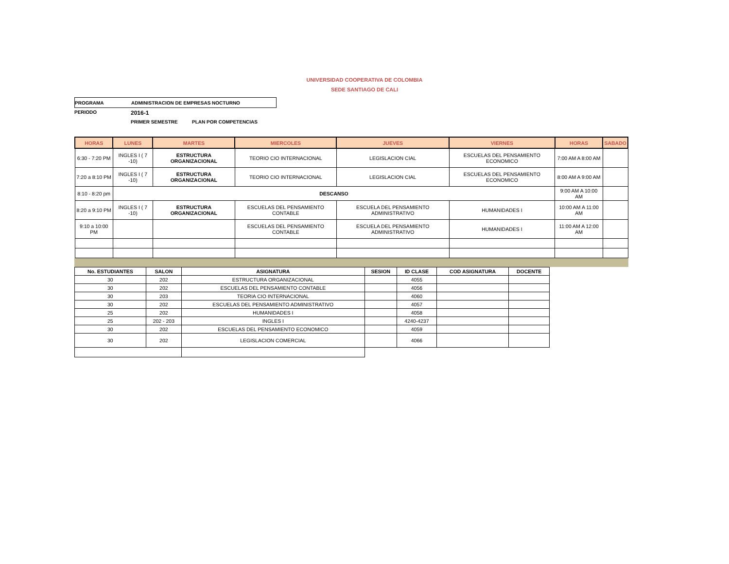UNIVERSIDAD COOPERATIVA DE COLOMBIA
SEDE SANTIAGO DE CALI
PROGRAMA ADMINISTRACION DE EMPRESAS NOCTURNO
PERIODO 2016-1
PRIMER SEMESTRE PLAN POR COMPETENCIAS
| HORAS | LUNES | MARTES | MIERCOLES | JUEVES | VIERNES | HORAS | SABADO |
| --- | --- | --- | --- | --- | --- | --- | --- |
| 6:30 - 7:20 PM | INGLES I ( 7 -10) | ESTRUCTURA ORGANIZACIONAL | TEORIO CIO INTERNACIONAL | LEGISLACION CIAL | ESCUELAS DEL PENSAMIENTO ECONOMICO | 7:00 AM A 8:00 AM | |
| 7:20 a 8:10 PM | INGLES I ( 7 -10) | ESTRUCTURA ORGANIZACIONAL | TEORIO CIO INTERNACIONAL | LEGISLACION CIAL | ESCUELAS DEL PENSAMIENTO ECONOMICO | 8:00 AM A 9:00 AM | |
| 8:10 - 8:20 pm | DESCANSO | | | | | 9:00 AM A 10:00 AM | |
| 8:20 a 9:10 PM | INGLES I ( 7 -10) | ESTRUCTURA ORGANIZACIONAL | ESCUELAS DEL PENSAMIENTO CONTABLE | ESCUELA DEL PENSAMIENTO ADMINISTRATIVO | HUMANIDADES I | 10:00 AM A 11:00 AM | |
| 9:10 a 10:00 PM | | | ESCUELAS DEL PENSAMIENTO CONTABLE | ESCUELA DEL PENSAMIENTO ADMINISTRATIVO | HUMANIDADES I | 11:00 AM A 12:00 AM | |
| No. ESTUDIANTES | SALON | ASIGNATURA | SESION | ID CLASE | COD ASIGNATURA | DOCENTE |
| --- | --- | --- | --- | --- | --- | --- |
| 30 | 202 | ESTRUCTURA ORGANIZACIONAL | | 4055 | | |
| 30 | 202 | ESCUELAS DEL PENSAMIENTO CONTABLE | | 4056 | | |
| 30 | 203 | TEORIA CIO INTERNACIONAL | | 4060 | | |
| 30 | 202 | ESCUELAS DEL PENSAMIENTO ADMINISTRATIVO | | 4057 | | |
| 25 | 202 | HUMANIDADES I | | 4058 | | |
| 25 | 202 - 203 | INGLES I | | 4240-4237 | | |
| 30 | 202 | ESCUELAS DEL PENSAMIENTO ECONOMICO | | 4059 | | |
| 30 | 202 | LEGISLACION COMERCIAL | | 4066 | | |